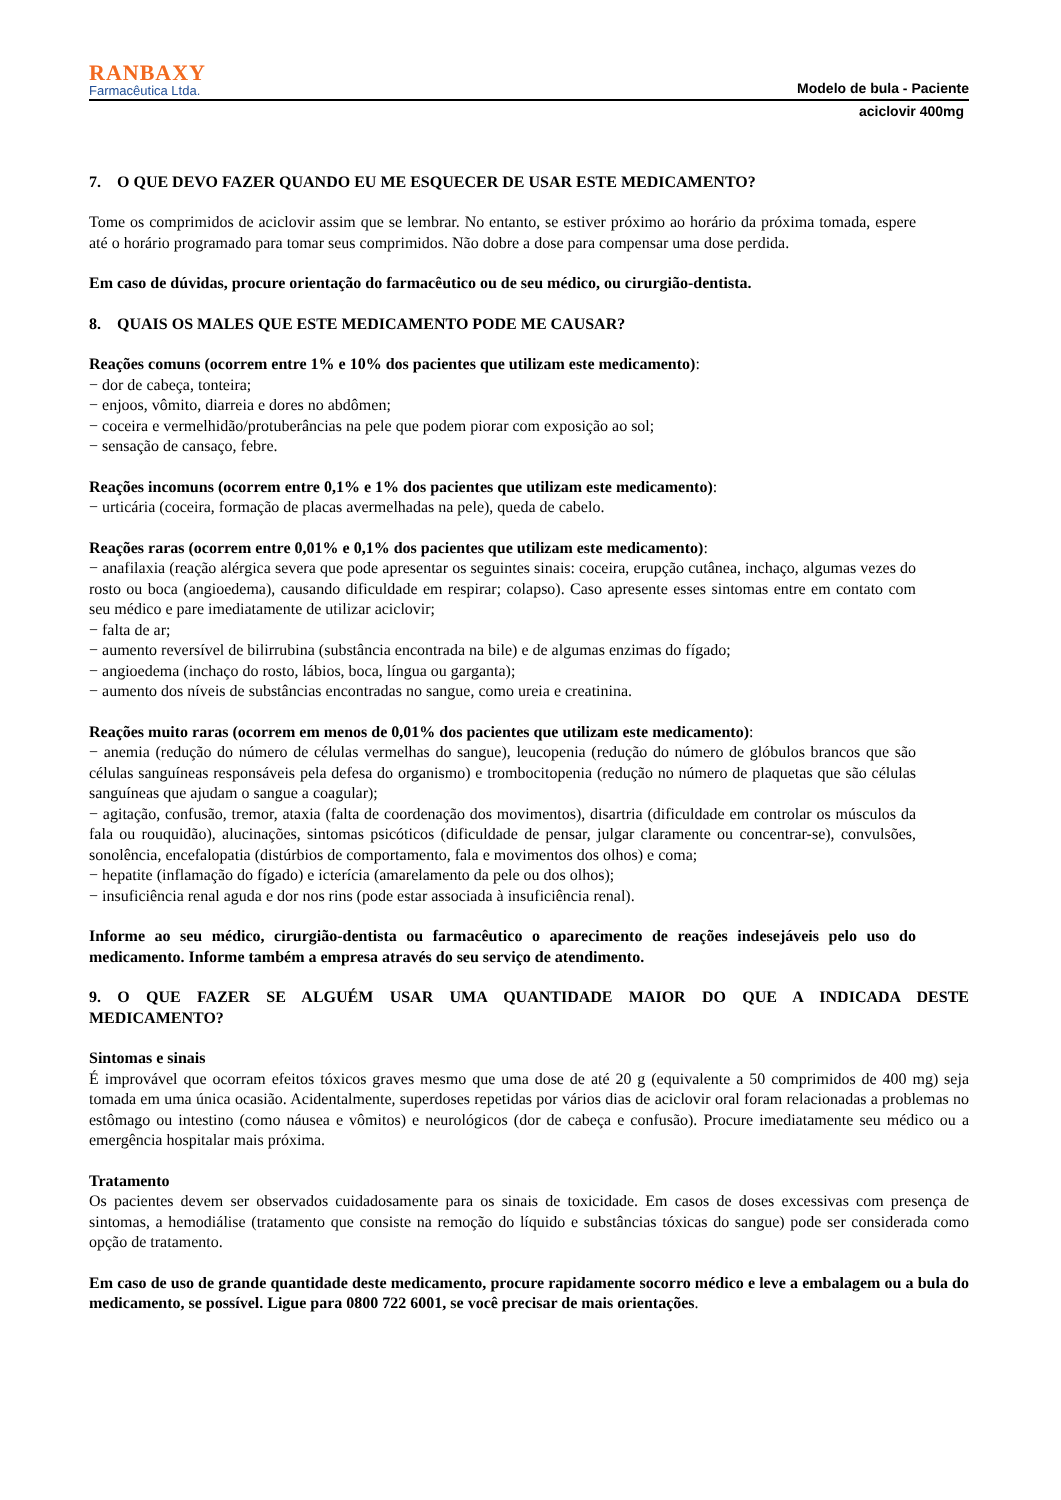RANBAXY
Farmacêutica Ltda.
Modelo de bula - Paciente
aciclovir 400mg
7. O QUE DEVO FAZER QUANDO EU ME ESQUECER DE USAR ESTE MEDICAMENTO?
Tome os comprimidos de aciclovir assim que se lembrar. No entanto, se estiver próximo ao horário da próxima tomada, espere até o horário programado para tomar seus comprimidos. Não dobre a dose para compensar uma dose perdida.
Em caso de dúvidas, procure orientação do farmacêutico ou de seu médico, ou cirurgião-dentista.
8. QUAIS OS MALES QUE ESTE MEDICAMENTO PODE ME CAUSAR?
Reações comuns (ocorrem entre 1% e 10% dos pacientes que utilizam este medicamento):
− dor de cabeça, tonteira;
− enjoos, vômito, diarreia e dores no abdômen;
− coceira e vermelhidão/protuberâncias na pele que podem piorar com exposição ao sol;
− sensação de cansaço, febre.
Reações incomuns (ocorrem entre 0,1% e 1% dos pacientes que utilizam este medicamento):
− urticária (coceira, formação de placas avermelhadas na pele), queda de cabelo.
Reações raras (ocorrem entre 0,01% e 0,1% dos pacientes que utilizam este medicamento):
− anafilaxia (reação alérgica severa que pode apresentar os seguintes sinais: coceira, erupção cutânea, inchaço, algumas vezes do rosto ou boca (angioedema), causando dificuldade em respirar; colapso). Caso apresente esses sintomas entre em contato com seu médico e pare imediatamente de utilizar aciclovir;
− falta de ar;
− aumento reversível de bilirrubina (substância encontrada na bile) e de algumas enzimas do fígado;
− angioedema (inchaço do rosto, lábios, boca, língua ou garganta);
− aumento dos níveis de substâncias encontradas no sangue, como ureia e creatinina.
Reações muito raras (ocorrem em menos de 0,01% dos pacientes que utilizam este medicamento):
− anemia (redução do número de células vermelhas do sangue), leucopenia (redução do número de glóbulos brancos que são células sanguíneas responsáveis pela defesa do organismo) e trombocitopenia (redução no número de plaquetas que são células sanguíneas que ajudam o sangue a coagular);
− agitação, confusão, tremor, ataxia (falta de coordenação dos movimentos), disartria (dificuldade em controlar os músculos da fala ou rouquidão), alucinações, sintomas psicóticos (dificuldade de pensar, julgar claramente ou concentrar-se), convulsões, sonolência, encefalopatia (distúrbios de comportamento, fala e movimentos dos olhos) e coma;
− hepatite (inflamação do fígado) e icterícia (amarelamento da pele ou dos olhos);
− insuficiência renal aguda e dor nos rins (pode estar associada à insuficiência renal).
Informe ao seu médico, cirurgião-dentista ou farmacêutico o aparecimento de reações indesejáveis pelo uso do medicamento. Informe também a empresa através do seu serviço de atendimento.
9. O QUE FAZER SE ALGUÉM USAR UMA QUANTIDADE MAIOR DO QUE A INDICADA DESTE MEDICAMENTO?
Sintomas e sinais
É improvável que ocorram efeitos tóxicos graves mesmo que uma dose de até 20 g (equivalente a 50 comprimidos de 400 mg) seja tomada em uma única ocasião. Acidentalmente, superdoses repetidas por vários dias de aciclovir oral foram relacionadas a problemas no estômago ou intestino (como náusea e vômitos) e neurológicos (dor de cabeça e confusão). Procure imediatamente seu médico ou a emergência hospitalar mais próxima.
Tratamento
Os pacientes devem ser observados cuidadosamente para os sinais de toxicidade. Em casos de doses excessivas com presença de sintomas, a hemodiálise (tratamento que consiste na remoção do líquido e substâncias tóxicas do sangue) pode ser considerada como opção de tratamento.
Em caso de uso de grande quantidade deste medicamento, procure rapidamente socorro médico e leve a embalagem ou a bula do medicamento, se possível. Ligue para 0800 722 6001, se você precisar de mais orientações.